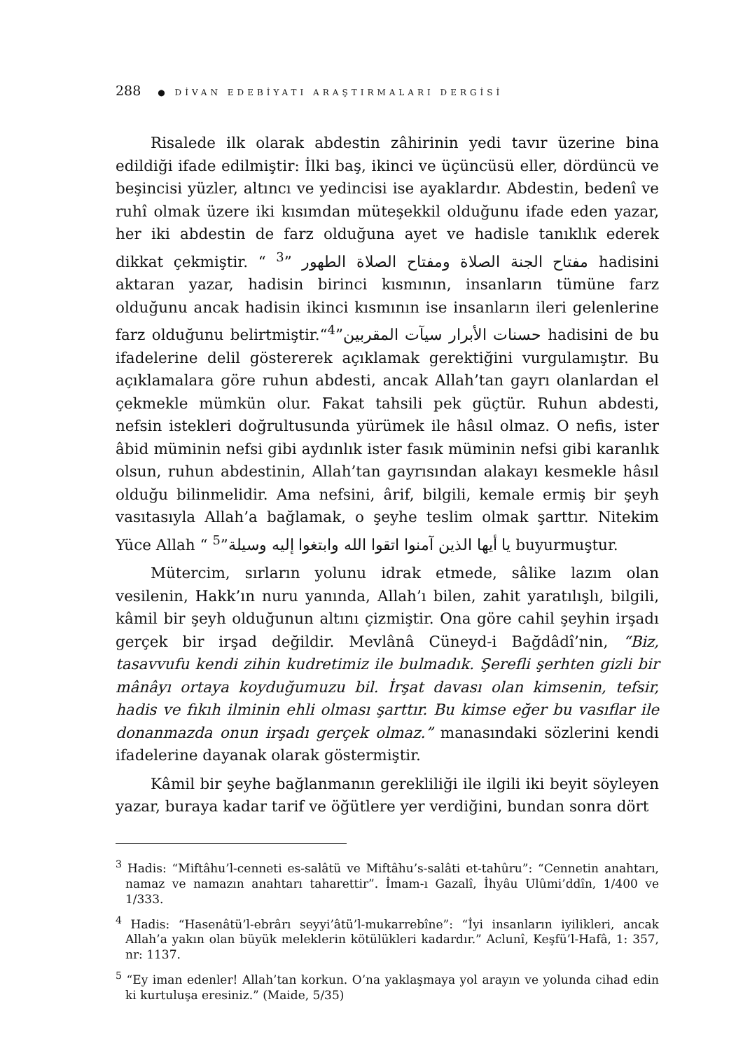288 ● DİVAN EDEBİYATI ARAŞTIRMALARI DERGİSİ
Risalede ilk olarak abdestin zâhirinin yedi tavır üzerine bina edildiği ifade edilmiştir: İlki baş, ikinci ve üçüncüsü eller, dördüncü ve beşincisi yüzler, altıncı ve yedincisi ise ayaklardır. Abdestin, bedenî ve ruhî olmak üzere iki kısımdan müteşekkil olduğunu ifade eden yazar, her iki abdestin de farz olduğuna ayet ve hadisle tanıklık ederek dikkat çekmiştir. “ مفتاح الجنة الصلاة ومفتاح الصلاة الطهور ”<sup>3</sup> hadisini aktaran yazar, hadisin birinci kısmının, insanların tümüne farz olduğunu ancak hadisin ikinci kısmının ise insanların ileri gelenlerine farz olduğunu belirtmiştir.“حسنات الأبرار سيآت المقربين”<sup>4</sup> hadisini de bu ifadelerine delil göstererek açıklamak gerektiğini vurgulamıştır. Bu açıklamalara göre ruhun abdesti, ancak Allah’tan gayrı olanlardan el çekmekle mümkün olur. Fakat tahsili pek güçtür. Ruhun abdesti, nefsin istekleri doğrultusunda yürümek ile hâsıl olmaz. O nefis, ister âbid müminin nefsi gibi aydınlık ister fasık müminin nefsi gibi karanlık olsun, ruhun abdestinin, Allah’tan gayrısından alakayı kesmekle hâsıl olduğu bilinmelidir. Ama nefsini, ârif, bilgili, kemale ermiş bir şeyh vasıtasıyla Allah’a bağlamak, o şeyhe teslim olmak şarttır. Nitekim Yüce Allah “ يا أيها الذين آمنوا اتقوا الله وابتغوا إليه وسيلة”<sup>5</sup> buyurmuştur.
Mütercim, sırların yolunu idrak etmede, sâlike lazım olan vesilenin, Hakk’ın nuru yanında, Allah’ı bilen, zahit yaratılışlı, bilgili, kâmil bir şeyh olduğunun altını çizmiştir. Ona göre cahil şeyhin irşadı gerçek bir irşad değildir. Mevlânâ Cüneyd-i Bağdâdî’nin, “Biz, tasavvufu kendi zihin kudretimiz ile bulmadık. Şerefli şerhten gizli bir mânâyı ortaya koyduğumuzu bil. İrşat davası olan kimsenin, tefsir, hadis ve fıkıh ilminin ehli olması şarttır. Bu kimse eğer bu vasıflar ile donanmazda onun irşadı gerçek olmaz.” manasındaki sözlerini kendi ifadelerine dayanak olarak göstermiştir.
Kâmil bir şeyhe bağlanmanın gerekliliği ile ilgili iki beyit söyleyen yazar, buraya kadar tarif ve öğütlere yer verdiğini, bundan sonra dört
<sup>3</sup> Hadis: “Miftâhu’l-cenneti es-salâtü ve Miftâhu’s-salâti et-tahûru”: “Cennetin anahtarı, namaz ve namazın anahtarı taharettir”. İmam-ı Gazalî, İhyâu Ulûmi’ddîn, 1/400 ve 1/333.
<sup>4</sup> Hadis: “Hasenâtü’l-ebrârı seyyi’âtü’l-mukarrebîne”: “İyi insanların iyilikleri, ancak Allah’a yakın olan büyük meleklerin kötülükleri kadardır.” Aclunî, Keşfü’l-Hafâ, 1: 357, nr: 1137.
<sup>5</sup> “Ey iman edenler! Allah’tan korkun. O’na yaklaşmaya yol arayın ve yolunda cihad edin ki kurtuluşa eresiniz.” (Maide, 5/35)